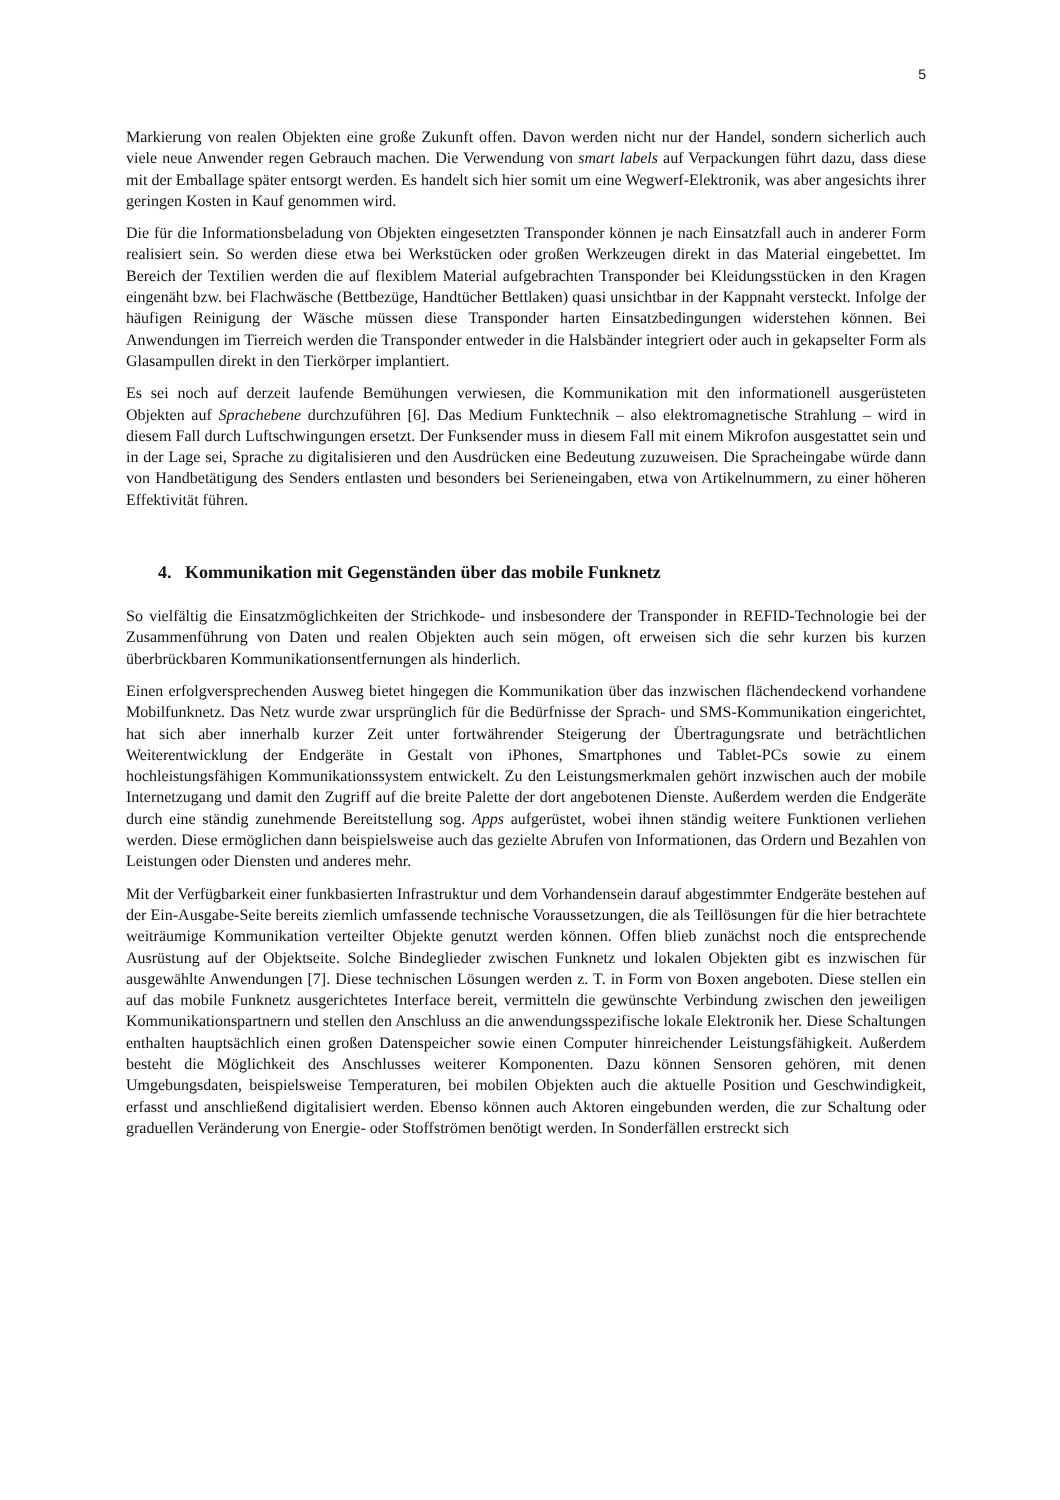5
Markierung von realen Objekten eine große Zukunft offen. Davon werden nicht nur der Handel, sondern sicherlich auch viele neue Anwender regen Gebrauch machen. Die Verwendung von smart labels auf Verpackungen führt dazu, dass diese mit der Emballage später entsorgt werden. Es handelt sich hier somit um eine Wegwerf-Elektronik, was aber angesichts ihrer geringen Kosten in Kauf genommen wird.
Die für die Informationsbeladung von Objekten eingesetzten Transponder können je nach Einsatzfall auch in anderer Form realisiert sein. So werden diese etwa bei Werkstücken oder großen Werkzeugen direkt in das Material eingebettet. Im Bereich der Textilien werden die auf flexiblem Material aufgebrachten Transponder bei Kleidungsstücken in den Kragen eingenäht bzw. bei Flachwäsche (Bettbezüge, Handtücher Bettlaken) quasi unsichtbar in der Kappnaht versteckt. Infolge der häufigen Reinigung der Wäsche müssen diese Transponder harten Einsatzbedingungen widerstehen können. Bei Anwendungen im Tierreich werden die Transponder entweder in die Halsbänder integriert oder auch in gekapselter Form als Glasampullen direkt in den Tierkörper implantiert.
Es sei noch auf derzeit laufende Bemühungen verwiesen, die Kommunikation mit den informationell ausgerüsteten Objekten auf Sprachebene durchzuführen [6]. Das Medium Funktechnik – also elektromagnetische Strahlung – wird in diesem Fall durch Luftschwingungen ersetzt. Der Funksender muss in diesem Fall mit einem Mikrofon ausgestattet sein und in der Lage sei, Sprache zu digitalisieren und den Ausdrücken eine Bedeutung zuzuweisen. Die Spracheingabe würde dann von Handbetätigung des Senders entlasten und besonders bei Serieneingaben, etwa von Artikelnummern, zu einer höheren Effektivität führen.
4. Kommunikation mit Gegenständen über das mobile Funknetz
So vielfältig die Einsatzmöglichkeiten der Strichkode- und insbesondere der Transponder in REFID-Technologie bei der Zusammenführung von Daten und realen Objekten auch sein mögen, oft erweisen sich die sehr kurzen bis kurzen überbrückbaren Kommunikationsentfernungen als hinderlich.
Einen erfolgversprechenden Ausweg bietet hingegen die Kommunikation über das inzwischen flächendeckend vorhandene Mobilfunknetz. Das Netz wurde zwar ursprünglich für die Bedürfnisse der Sprach- und SMS-Kommunikation eingerichtet, hat sich aber innerhalb kurzer Zeit unter fortwährender Steigerung der Übertragungsrate und beträchtlichen Weiterentwicklung der Endgeräte in Gestalt von iPhones, Smartphones und Tablet-PCs sowie zu einem hochleistungsfähigen Kommunikationssystem entwickelt. Zu den Leistungsmerkmalen gehört inzwischen auch der mobile Internetzugang und damit den Zugriff auf die breite Palette der dort angebotenen Dienste. Außerdem werden die Endgeräte durch eine ständig zunehmende Bereitstellung sog. Apps aufgerüstet, wobei ihnen ständig weitere Funktionen verliehen werden. Diese ermöglichen dann beispielsweise auch das gezielte Abrufen von Informationen, das Ordern und Bezahlen von Leistungen oder Diensten und anderes mehr.
Mit der Verfügbarkeit einer funkbasierten Infrastruktur und dem Vorhandensein darauf abgestimmter Endgeräte bestehen auf der Ein-Ausgabe-Seite bereits ziemlich umfassende technische Voraussetzungen, die als Teillösungen für die hier betrachtete weiträumige Kommunikation verteilter Objekte genutzt werden können. Offen blieb zunächst noch die entsprechende Ausrüstung auf der Objektseite. Solche Bindeglieder zwischen Funknetz und lokalen Objekten gibt es inzwischen für ausgewählte Anwendungen [7]. Diese technischen Lösungen werden z. T. in Form von Boxen angeboten. Diese stellen ein auf das mobile Funknetz ausgerichtetes Interface bereit, vermitteln die gewünschte Verbindung zwischen den jeweiligen Kommunikationspartnern und stellen den Anschluss an die anwendungsspezifische lokale Elektronik her. Diese Schaltungen enthalten hauptsächlich einen großen Datenspeicher sowie einen Computer hinreichender Leistungsfähigkeit. Außerdem besteht die Möglichkeit des Anschlusses weiterer Komponenten. Dazu können Sensoren gehören, mit denen Umgebungsdaten, beispielsweise Temperaturen, bei mobilen Objekten auch die aktuelle Position und Geschwindigkeit, erfasst und anschließend digitalisiert werden. Ebenso können auch Aktoren eingebunden werden, die zur Schaltung oder graduellen Veränderung von Energie- oder Stoffströmen benötigt werden. In Sonderfällen erstreckt sich